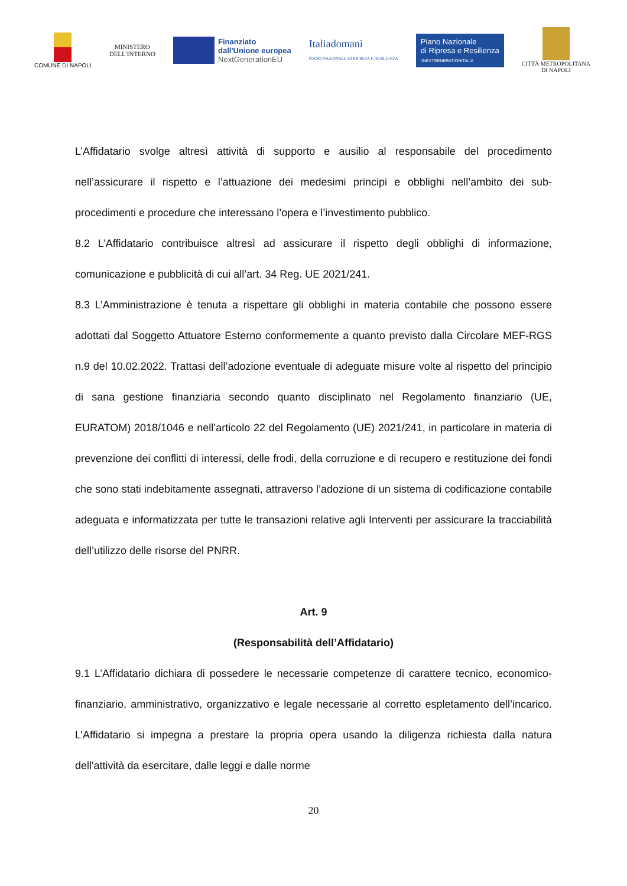COMUNE DI NAPOLI
MINISTERO
DELL'INTERNO
Finanziato
dall'Unione europea
NextGenerationEU
Italiadomani
PIANO NAZIONALE DI RIPRESA E RESILIENZA
Piano Nazionale
di Ripresa e Resilienza
#NEXTGENERATIONITALIA
CITTÀ METROPOLITANA
DI NAPOLI
L’Affidatario svolge altresì attività di supporto e ausilio al responsabile del procedimento nell’assicurare il rispetto e l’attuazione dei medesimi principi e obblighi nell’ambito dei sub-procedimenti e procedure che interessano l’opera e l’investimento pubblico.
8.2 L’Affidatario contribuisce altresì ad assicurare il rispetto degli obblighi di informazione, comunicazione e pubblicità di cui all’art. 34 Reg. UE 2021/241.
8.3 L’Amministrazione è tenuta a rispettare gli obblighi in materia contabile che possono essere adottati dal Soggetto Attuatore Esterno conformemente a quanto previsto dalla Circolare MEF-RGS n.9 del 10.02.2022. Trattasi dell’adozione eventuale di adeguate misure volte al rispetto del principio di sana gestione finanziaria secondo quanto disciplinato nel Regolamento finanziario (UE, EURATOM) 2018/1046 e nell’articolo 22 del Regolamento (UE) 2021/241, in particolare in materia di prevenzione dei conflitti di interessi, delle frodi, della corruzione e di recupero e restituzione dei fondi che sono stati indebitamente assegnati, attraverso l’adozione di un sistema di codificazione contabile adeguata e informatizzata per tutte le transazioni relative agli Interventi per assicurare la tracciabilità dell’utilizzo delle risorse del PNRR.
Art. 9
(Responsabilità dell’Affidatario)
9.1 L’Affidatario dichiara di possedere le necessarie competenze di carattere tecnico, economico-finanziario, amministrativo, organizzativo e legale necessarie al corretto espletamento dell’incarico. L’Affidatario si impegna a prestare la propria opera usando la diligenza richiesta dalla natura dell'attività da esercitare, dalle leggi e dalle norme
20